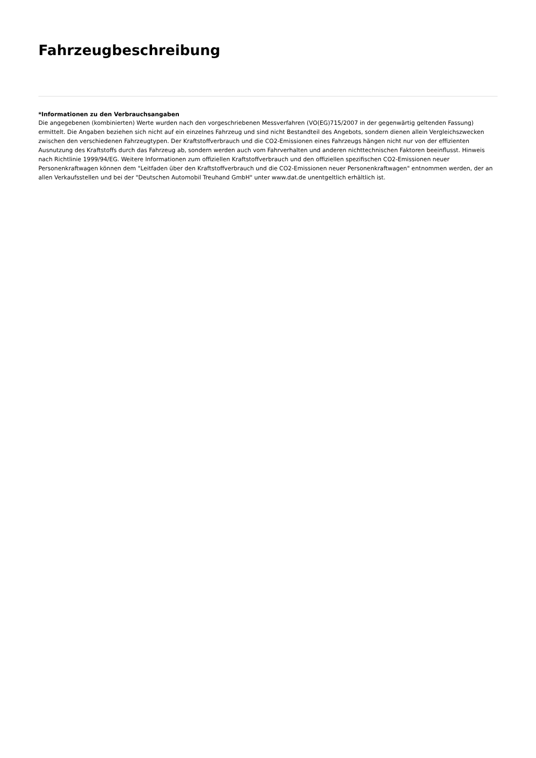Fahrzeugbeschreibung
*Informationen zu den Verbrauchsangaben
Die angegebenen (kombinierten) Werte wurden nach den vorgeschriebenen Messverfahren (VO(EG)715/2007 in der gegenwärtig geltenden Fassung) ermittelt. Die Angaben beziehen sich nicht auf ein einzelnes Fahrzeug und sind nicht Bestandteil des Angebots, sondern dienen allein Vergleichszwecken zwischen den verschiedenen Fahrzeugtypen. Der Kraftstoffverbrauch und die CO2-Emissionen eines Fahrzeugs hängen nicht nur von der effizienten Ausnutzung des Kraftstoffs durch das Fahrzeug ab, sondern werden auch vom Fahrverhalten und anderen nichttechnischen Faktoren beeinflusst. Hinweis nach Richtlinie 1999/94/EG. Weitere Informationen zum offiziellen Kraftstoffverbrauch und den offiziellen spezifischen CO2-Emissionen neuer Personenkraftwagen können dem "Leitfaden über den Kraftstoffverbrauch und die CO2-Emissionen neuer Personenkraftwagen" entnommen werden, der an allen Verkaufsstellen und bei der "Deutschen Automobil Treuhand GmbH" unter www.dat.de unentgeltlich erhältlich ist.